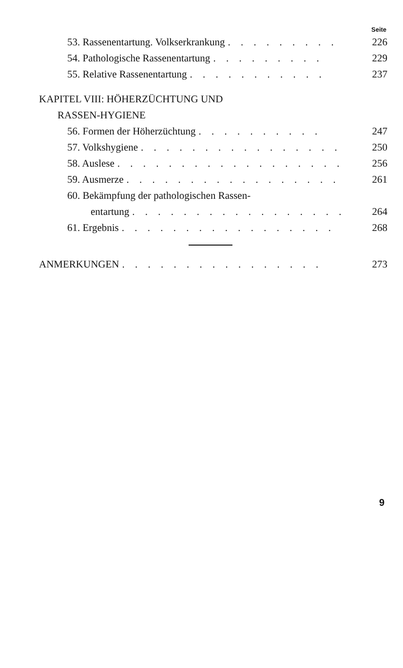Seite
53. Rassenentartung. Volkserkrankung. . . . . . . . . 226
54. Pathologische Rassenentartung. . . . . . . . . 229
55. Relative Rassenentartung. . . . . . . . . . . 237
KAPITEL VIII: HÖHERZÜCHTUNG UND
RASSEN-HYGIENE
56. Formen der Höherzüchtung. . . . . . . . . . 247
57. Volkshygiene. . . . . . . . . . . . . . . . 250
58. Auslese. . . . . . . . . . . . . . . . . . 256
59. Ausmerze. . . . . . . . . . . . . . . . . 261
60. Bekämpfung der pathologischen Rassen-
entartung. . . . . . . . . . . . . . . . . 264
61. Ergebnis. . . . . . . . . . . . . . . . . 268
ANMERKUNGEN. . . . . . . . . . . . . . . . 273
9